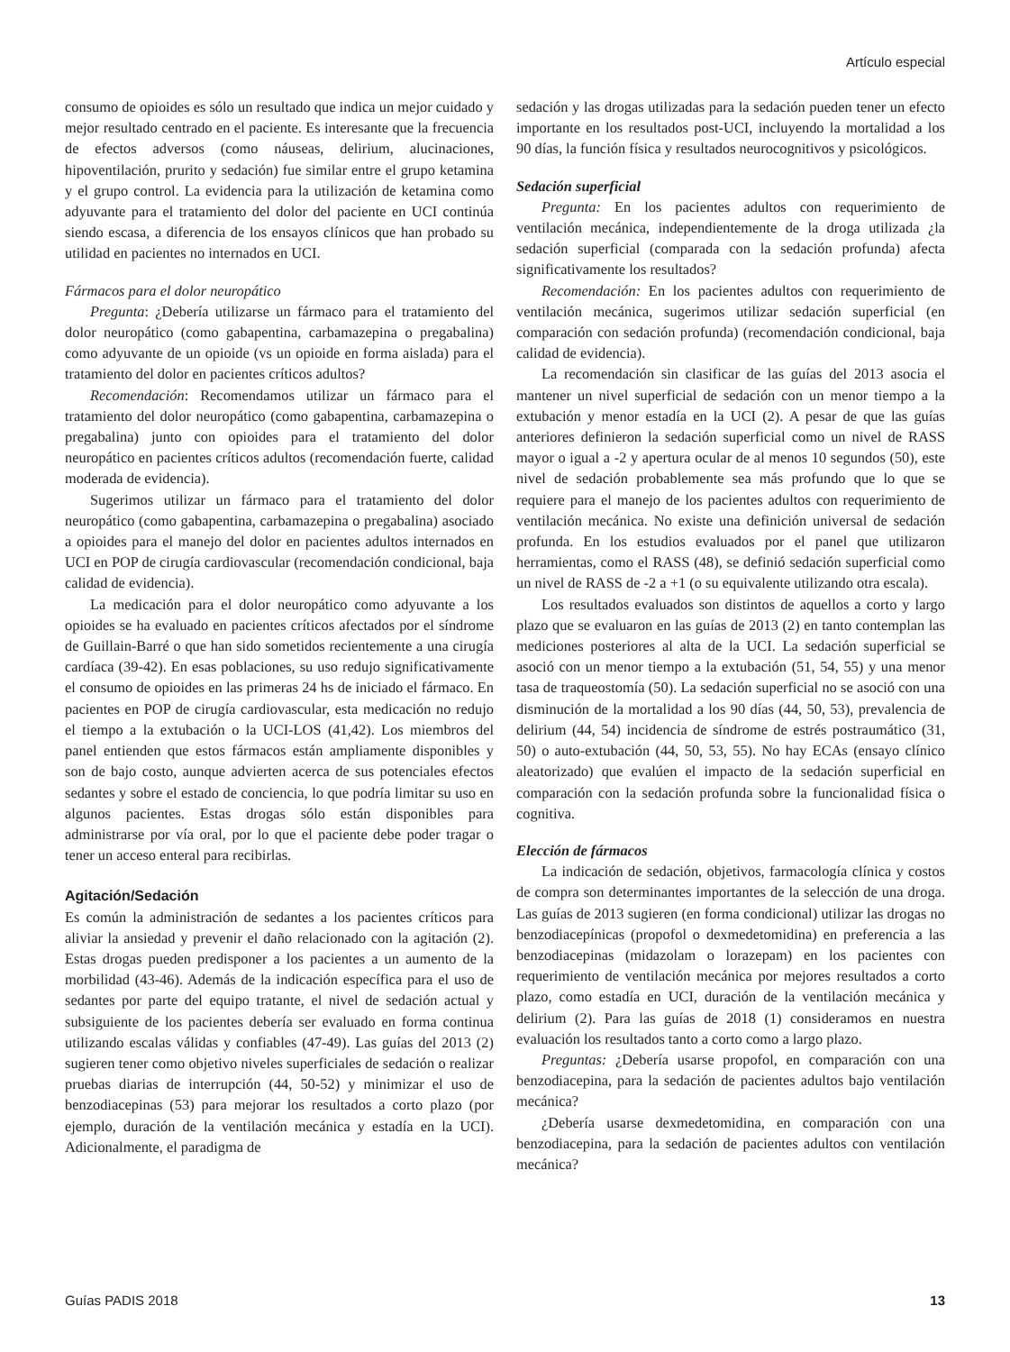Artículo especial
consumo de opioides es sólo un resultado que indica un mejor cuidado y mejor resultado centrado en el paciente. Es interesante que la frecuencia de efectos adversos (como náuseas, delirium, alucinaciones, hipoventilación, prurito y sedación) fue similar entre el grupo ketamina y el grupo control. La evidencia para la utilización de ketamina como adyuvante para el tratamiento del dolor del paciente en UCI continúa siendo escasa, a diferencia de los ensayos clínicos que han probado su utilidad en pacientes no internados en UCI.
Fármacos para el dolor neuropático
Pregunta: ¿Debería utilizarse un fármaco para el tratamiento del dolor neuropático (como gabapentina, carbamazepina o pregabalina) como adyuvante de un opioide (vs un opioide en forma aislada) para el tratamiento del dolor en pacientes críticos adultos?
Recomendación: Recomendamos utilizar un fármaco para el tratamiento del dolor neuropático (como gabapentina, carbamazepina o pregabalina) junto con opioides para el tratamiento del dolor neuropático en pacientes críticos adultos (recomendación fuerte, calidad moderada de evidencia).
Sugerimos utilizar un fármaco para el tratamiento del dolor neuropático (como gabapentina, carbamazepina o pregabalina) asociado a opioides para el manejo del dolor en pacientes adultos internados en UCI en POP de cirugía cardiovascular (recomendación condicional, baja calidad de evidencia).
La medicación para el dolor neuropático como adyuvante a los opioides se ha evaluado en pacientes críticos afectados por el síndrome de Guillain-Barré o que han sido sometidos recientemente a una cirugía cardíaca (39-42). En esas poblaciones, su uso redujo significativamente el consumo de opioides en las primeras 24 hs de iniciado el fármaco. En pacientes en POP de cirugía cardiovascular, esta medicación no redujo el tiempo a la extubación o la UCI-LOS (41,42). Los miembros del panel entienden que estos fármacos están ampliamente disponibles y son de bajo costo, aunque advierten acerca de sus potenciales efectos sedantes y sobre el estado de conciencia, lo que podría limitar su uso en algunos pacientes. Estas drogas sólo están disponibles para administrarse por vía oral, por lo que el paciente debe poder tragar o tener un acceso enteral para recibirlas.
Agitación/Sedación
Es común la administración de sedantes a los pacientes críticos para aliviar la ansiedad y prevenir el daño relacionado con la agitación (2). Estas drogas pueden predisponer a los pacientes a un aumento de la morbilidad (43-46). Además de la indicación específica para el uso de sedantes por parte del equipo tratante, el nivel de sedación actual y subsiguiente de los pacientes debería ser evaluado en forma continua utilizando escalas válidas y confiables (47-49). Las guías del 2013 (2) sugieren tener como objetivo niveles superficiales de sedación o realizar pruebas diarias de interrupción (44, 50-52) y minimizar el uso de benzodiacepinas (53) para mejorar los resultados a corto plazo (por ejemplo, duración de la ventilación mecánica y estadía en la UCI). Adicionalmente, el paradigma de
sedación y las drogas utilizadas para la sedación pueden tener un efecto importante en los resultados post-UCI, incluyendo la mortalidad a los 90 días, la función física y resultados neurocognitivos y psicológicos.
Sedación superficial
Pregunta: En los pacientes adultos con requerimiento de ventilación mecánica, independientemente de la droga utilizada ¿la sedación superficial (comparada con la sedación profunda) afecta significativamente los resultados?
Recomendación: En los pacientes adultos con requerimiento de ventilación mecánica, sugerimos utilizar sedación superficial (en comparación con sedación profunda) (recomendación condicional, baja calidad de evidencia).
La recomendación sin clasificar de las guías del 2013 asocia el mantener un nivel superficial de sedación con un menor tiempo a la extubación y menor estadía en la UCI (2). A pesar de que las guías anteriores definieron la sedación superficial como un nivel de RASS mayor o igual a -2 y apertura ocular de al menos 10 segundos (50), este nivel de sedación probablemente sea más profundo que lo que se requiere para el manejo de los pacientes adultos con requerimiento de ventilación mecánica. No existe una definición universal de sedación profunda. En los estudios evaluados por el panel que utilizaron herramientas, como el RASS (48), se definió sedación superficial como un nivel de RASS de -2 a +1 (o su equivalente utilizando otra escala).
Los resultados evaluados son distintos de aquellos a corto y largo plazo que se evaluaron en las guías de 2013 (2) en tanto contemplan las mediciones posteriores al alta de la UCI. La sedación superficial se asoció con un menor tiempo a la extubación (51, 54, 55) y una menor tasa de traqueostomía (50). La sedación superficial no se asoció con una disminución de la mortalidad a los 90 días (44, 50, 53), prevalencia de delirium (44, 54) incidencia de síndrome de estrés postraumático (31, 50) o auto-extubación (44, 50, 53, 55). No hay ECAs (ensayo clínico aleatorizado) que evalúen el impacto de la sedación superficial en comparación con la sedación profunda sobre la funcionalidad física o cognitiva.
Elección de fármacos
La indicación de sedación, objetivos, farmacología clínica y costos de compra son determinantes importantes de la selección de una droga. Las guías de 2013 sugieren (en forma condicional) utilizar las drogas no benzodiacepínicas (propofol o dexmedetomidina) en preferencia a las benzodiacepinas (midazolam o lorazepam) en los pacientes con requerimiento de ventilación mecánica por mejores resultados a corto plazo, como estadía en UCI, duración de la ventilación mecánica y delirium (2). Para las guías de 2018 (1) consideramos en nuestra evaluación los resultados tanto a corto como a largo plazo.
Preguntas: ¿Debería usarse propofol, en comparación con una benzodiacepina, para la sedación de pacientes adultos bajo ventilación mecánica?
¿Debería usarse dexmedetomidina, en comparación con una benzodiacepina, para la sedación de pacientes adultos con ventilación mecánica?
Guías PADIS 2018 13